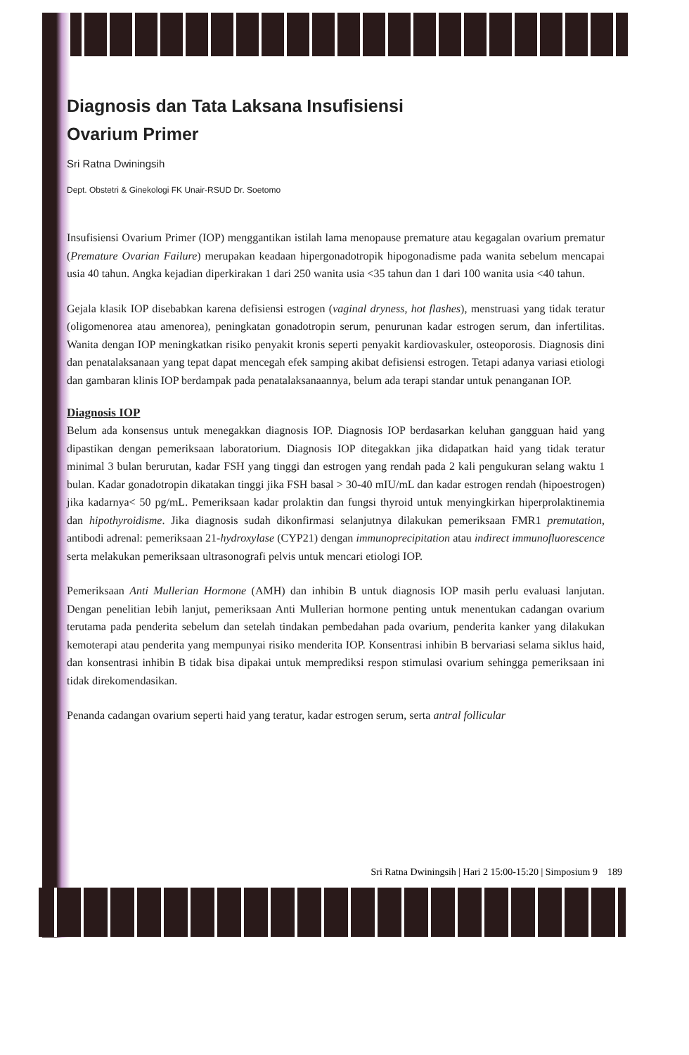Diagnosis dan Tata Laksana Insufisiensi
Ovarium Primer
Sri Ratna Dwiningsih
Dept. Obstetri & Ginekologi FK Unair-RSUD Dr. Soetomo
Insufisiensi Ovarium Primer (IOP) menggantikan istilah lama menopause premature atau kegagalan ovarium prematur (Premature Ovarian Failure) merupakan keadaan hipergonadotropik hipogonadisme pada wanita sebelum mencapai usia 40 tahun. Angka kejadian diperkirakan 1 dari 250 wanita usia <35 tahun dan 1 dari 100 wanita usia <40 tahun.
Gejala klasik IOP disebabkan karena defisiensi estrogen (vaginal dryness, hot flashes), menstruasi yang tidak teratur (oligomenorea atau amenorea), peningkatan gonadotropin serum, penurunan kadar estrogen serum, dan infertilitas. Wanita dengan IOP meningkatkan risiko penyakit kronis seperti penyakit kardiovaskuler, osteoporosis. Diagnosis dini dan penatalaksanaan yang tepat dapat mencegah efek samping akibat defisiensi estrogen. Tetapi adanya variasi etiologi dan gambaran klinis IOP berdampak pada penatalaksanaannya, belum ada terapi standar untuk penanganan IOP.
Diagnosis IOP
Belum ada konsensus untuk menegakkan diagnosis IOP. Diagnosis IOP berdasarkan keluhan gangguan haid yang dipastikan dengan pemeriksaan laboratorium. Diagnosis IOP ditegakkan jika didapatkan haid yang tidak teratur minimal 3 bulan berurutan, kadar FSH yang tinggi dan estrogen yang rendah pada 2 kali pengukuran selang waktu 1 bulan. Kadar gonadotropin dikatakan tinggi jika FSH basal > 30-40 mIU/mL dan kadar estrogen rendah (hipoestrogen) jika kadarnya< 50 pg/mL. Pemeriksaan kadar prolaktin dan fungsi thyroid untuk menyingkirkan hiperprolaktinemia dan hipothyroidisme. Jika diagnosis sudah dikonfirmasi selanjutnya dilakukan pemeriksaan FMR1 premutation, antibodi adrenal: pemeriksaan 21-hydroxylase (CYP21) dengan immunoprecipitation atau indirect immunofluorescence serta melakukan pemeriksaan ultrasonografi pelvis untuk mencari etiologi IOP.
Pemeriksaan Anti Mullerian Hormone (AMH) dan inhibin B untuk diagnosis IOP masih perlu evaluasi lanjutan. Dengan penelitian lebih lanjut, pemeriksaan Anti Mullerian hormone penting untuk menentukan cadangan ovarium terutama pada penderita sebelum dan setelah tindakan pembedahan pada ovarium, penderita kanker yang dilakukan kemoterapi atau penderita yang mempunyai risiko menderita IOP. Konsentrasi inhibin B bervariasi selama siklus haid, dan konsentrasi inhibin B tidak bisa dipakai untuk memprediksi respon stimulasi ovarium sehingga pemeriksaan ini tidak direkomendasikan.
Penanda cadangan ovarium seperti haid yang teratur, kadar estrogen serum, serta antral follicular
Sri Ratna Dwiningsih | Hari 2 15:00-15:20 | Simposium 9 189